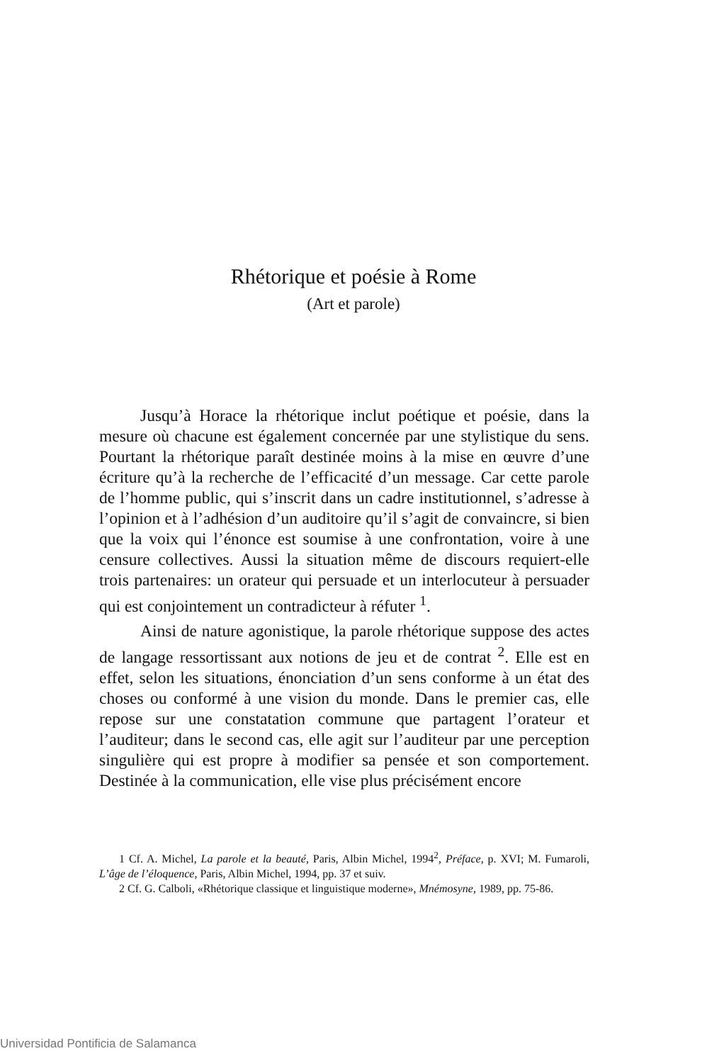Rhétorique et poésie à Rome
(Art et parole)
Jusqu’à Horace la rhétorique inclut poétique et poésie, dans la mesure où chacune est également concernée par une stylistique du sens. Pourtant la rhétorique paraît destinée moins à la mise en œuvre d’une écriture qu’à la recherche de l’efficacité d’un message. Car cette parole de l’homme public, qui s’inscrit dans un cadre institutionnel, s’adresse à l’opinion et à l’adhésion d’un auditoire qu’il s’agit de convaincre, si bien que la voix qui l’énonce est soumise à une confrontation, voire à une censure collectives. Aussi la situation même de discours requiert-elle trois partenaires: un orateur qui persuade et un interlocuteur à persuader qui est conjointement un contradicteur à réfuter <sup>1</sup>.
Ainsi de nature agonistique, la parole rhétorique suppose des actes de langage ressortissant aux notions de jeu et de contrat <sup>2</sup>. Elle est en effet, selon les situations, énonciation d’un sens conforme à un état des choses ou conformé à une vision du monde. Dans le premier cas, elle repose sur une constatation commune que partagent l’orateur et l’auditeur; dans le second cas, elle agit sur l’auditeur par une perception singulière qui est propre à modifier sa pensée et son comportement. Destinée à la communication, elle vise plus précisément encore
1 Cf. A. Michel, La parole et la beauté, Paris, Albin Michel, 1994<sup>2</sup>, Préface, p. XVI; M. Fumaroli, L’âge de l’éloquence, Paris, Albin Michel, 1994, pp. 37 et suiv.
2 Cf. G. Calboli, «Rhétorique classique et linguistique moderne», Mnémosyne, 1989, pp. 75-86.
Universidad Pontificia de Salamanca